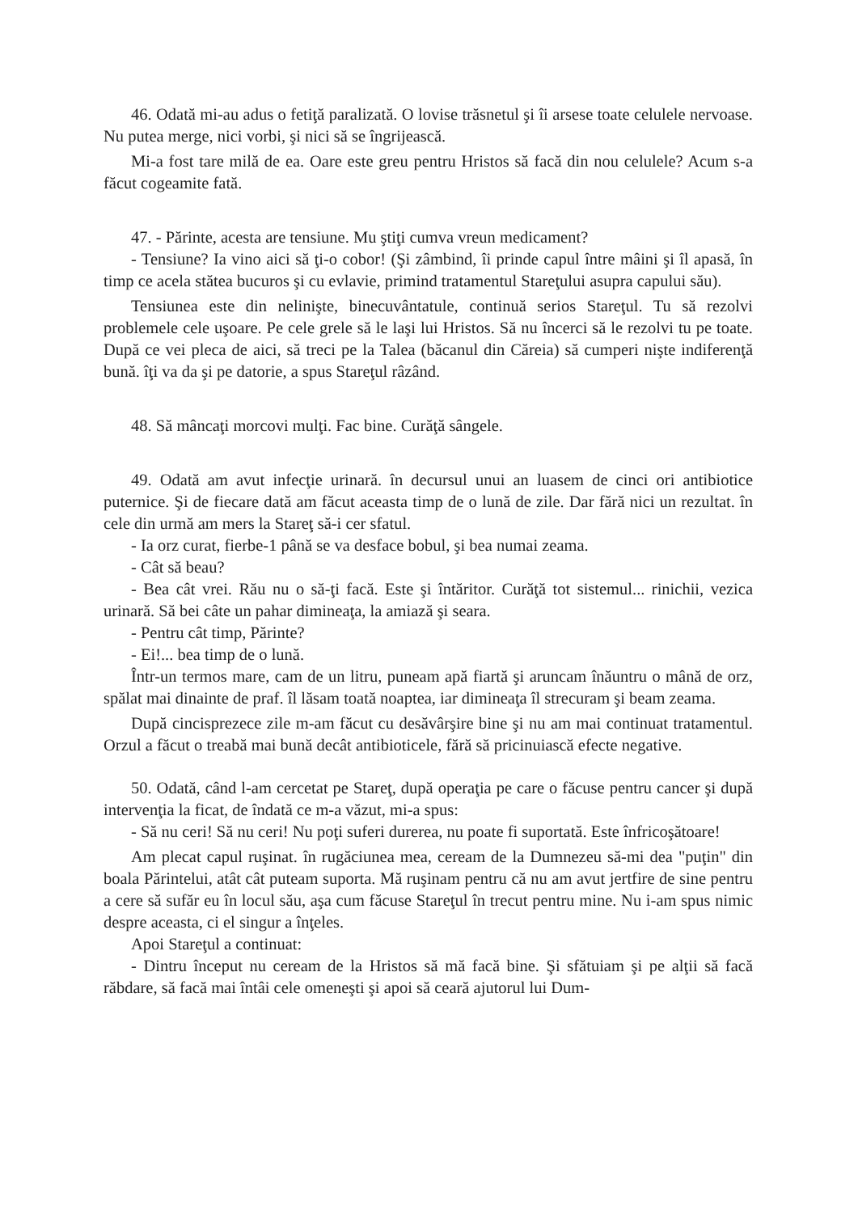46. Odată mi-au adus o fetiţă paralizată. O lovise trăsnetul şi îi arsese toate celulele nervoase. Nu putea merge, nici vorbi, şi nici să se îngrijească.
Mi-a fost tare milă de ea. Oare este greu pentru Hristos să facă din nou celulele? Acum s-a făcut cogeamite fată.
47. - Părinte, acesta are tensiune. Mu ştiţi cumva vreun medicament?
- Tensiune? Ia vino aici să ţi-o cobor! (Şi zâmbind, îi prinde capul între mâini şi îl apasă, în timp ce acela stătea bucuros şi cu evlavie, primind tratamentul Stareţului asupra capului său).
Tensiunea este din nelinişte, binecuvântatule, continuă serios Stareţul. Tu să rezolvi problemele cele uşoare. Pe cele grele să le laşi lui Hristos. Să nu încerci să le rezolvi tu pe toate. După ce vei pleca de aici, să treci pe la Talea (băcanul din Căreia) să cumperi nişte indiferenţă bună. îţi va da şi pe datorie, a spus Stareţul râzând.
48. Să mâncaţi morcovi mulţi. Fac bine. Curăţă sângele.
49. Odată am avut infecţie urinară. în decursul unui an luasem de cinci ori antibiotice puternice. Şi de fiecare dată am făcut aceasta timp de o lună de zile. Dar fără nici un rezultat. în cele din urmă am mers la Stareţ să-i cer sfatul.
- Ia orz curat, fierbe-1 până se va desface bobul, şi bea numai zeama.
- Cât să beau?
- Bea cât vrei. Rău nu o să-ţi facă. Este şi întăritor. Curăţă tot sistemul... rinichii, vezica urinară. Să bei câte un pahar dimineaţa, la amiază şi seara.
- Pentru cât timp, Părinte?
- Ei!... bea timp de o lună.
Într-un termos mare, cam de un litru, puneam apă fiartă şi aruncam înăuntru o mână de orz, spălat mai dinainte de praf. îl lăsam toată noaptea, iar dimineaţa îl strecuram şi beam zeama.
După cincisprezece zile m-am făcut cu desăvârşire bine şi nu am mai continuat tratamentul. Orzul a făcut o treabă mai bună decât antibioticele, fără să pricinuiască efecte negative.
50. Odată, când l-am cercetat pe Stareţ, după operaţia pe care o făcuse pentru cancer şi după intervenţia la ficat, de îndată ce m-a văzut, mi-a spus:
- Să nu ceri! Să nu ceri! Nu poţi suferi durerea, nu poate fi suportată. Este înfricoşătoare!
Am plecat capul ruşinat. în rugăciunea mea, ceream de la Dumnezeu să-mi dea "puţin" din boala Părintelui, atât cât puteam suporta. Mă ruşinam pentru că nu am avut jertfire de sine pentru a cere să sufăr eu în locul său, aşa cum făcuse Stareţul în trecut pentru mine. Nu i-am spus nimic despre aceasta, ci el singur a înţeles.
Apoi Stareţul a continuat:
- Dintru început nu ceream de la Hristos să mă facă bine. Şi sfătuiam şi pe alţii să facă răbdare, să facă mai întâi cele omeneşti şi apoi să ceară ajutorul lui Dum-